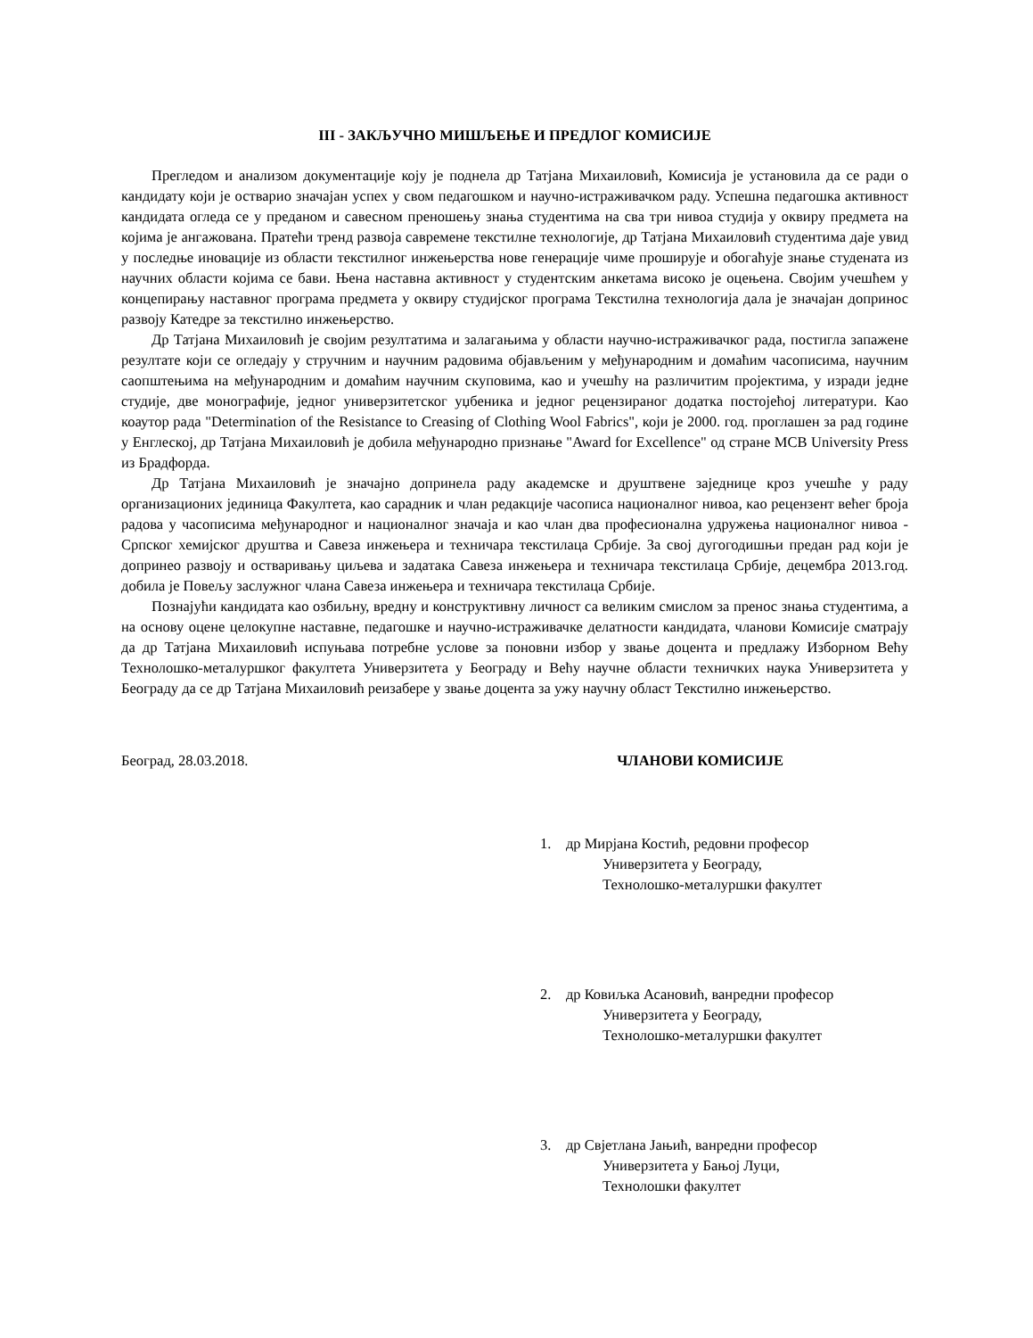III - ЗАКЉУЧНО МИШЉЕЊЕ И ПРЕДЛОГ КОМИСИЈЕ
Прегледом и анализом документације коју је поднела др Татјана Михаиловић, Комисија је установила да се ради о кандидату који је остварио значајан успех у свом педагошком и научно-истраживачком раду. Успешна педагошка активност кандидата огледа се у преданом и савесном преношењу знања студентима на сва три нивоа студија у оквиру предмета на којима је ангажована. Пратећи тренд развоја савремене текстилне технологије, др Татјана Михаиловић студентима даје увид у последње иновације из области текстилног инжењерства нове генерације чиме проширује и обогаћује знање студената из научних области којима се бави. Њена наставна активност у студентским анкетама високо је оцењена. Својим учешћем у концепирању наставног програма предмета у оквиру студијског програма Текстилна технологија дала је значајан допринос развоју Катедре за текстилно инжењерство.
Др Татјана Михаиловић је својим резултатима и залагањима у области научно-истраживачког рада, постигла запажене резултате који се огледају у стручним и научним радовима објављеним у међународним и домаћим часописима, научним саопштењима на међународним и домаћим научним скуповима, као и учешћу на различитим пројектима, у изради једне студије, две монографије, једног универзитетског уџбеника и једног рецензираног додатка постојећој литератури. Као коаутор рада "Determination of the Resistance to Creasing of Clothing Wool Fabrics", који је 2000. год. проглашен за рад године у Енглеској, др Татјана Михаиловић је добила међународно признање "Award for Excellence" од стране MCB University Press из Брадфорда.
Др Татјана Михаиловић је значајно допринела раду академске и друштвене заједнице кроз учешће у раду организационих јединица Факултета, као сарадник и члан редакције часописа националног нивоа, као рецензент већег броја радова у часописима међународног и националног значаја и као члан два професионална удружења националног нивоа - Српског хемијског друштва и Савеза инжењера и техничара текстилаца Србије. За свој дугогодишњи предан рад који је допринео развоју и остваривању циљева и задатака Савеза инжењера и техничара текстилаца Србије, децембра 2013.год. добила је Повељу заслужног члана Савеза инжењера и техничара текстилаца Србије.
Познајући кандидата као озбиљну, вредну и конструктивну личност са великим смислом за пренос знања студентима, а на основу оцене целокупне наставне, педагошке и научно-истраживачке делатности кандидата, чланови Комисије сматрају да др Татјана Михаиловић испуњава потребне услове за поновни избор у звање доцента и предлажу Изборном Већу Технолошко-металуршког факултета Универзитета у Београду и Већу научне области техничких наука Универзитета у Београду да се др Татјана Михаиловић реизабере у звање доцента за ужу научну област Текстилно инжењерство.
Београд, 28.03.2018. ЧЛАНОВИ КОМИСИЈЕ
1. др Мирјана Костић, редовни професор
Универзитета у Београду,
Технолошко-металуршки факултет
2. др Ковиљка Асановић, ванредни професор
Универзитета у Београду,
Технолошко-металуршки факултет
3. др Свјетлана Јањић, ванредни професор
Универзитета у Бањој Луци,
Технолошки факултет